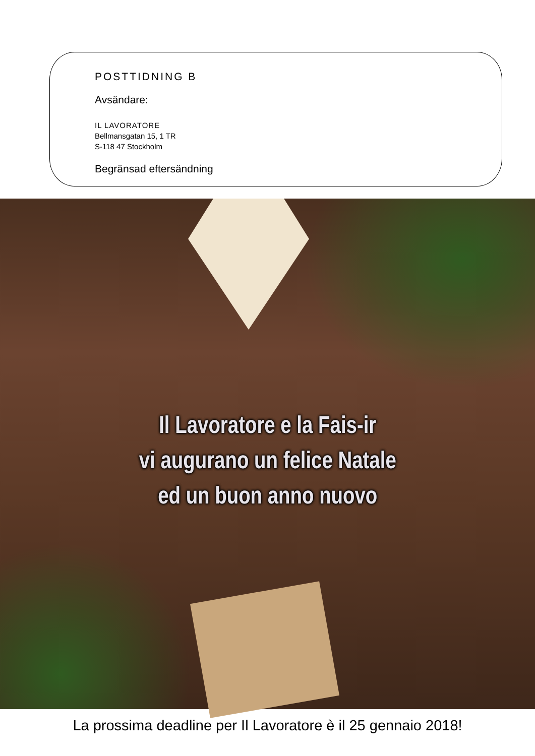POSTTIDNING B
Avsändare:
IL LAVORATORE
Bellmansgatan 15, 1 TR
S-118 47 Stockholm
Begränsad eftersändning
Il Lavoratore e la Fais-ir
vi augurano un felice Natale
ed un buon anno nuovo
La prossima deadline per Il Lavoratore è il 25 gennaio 2018!